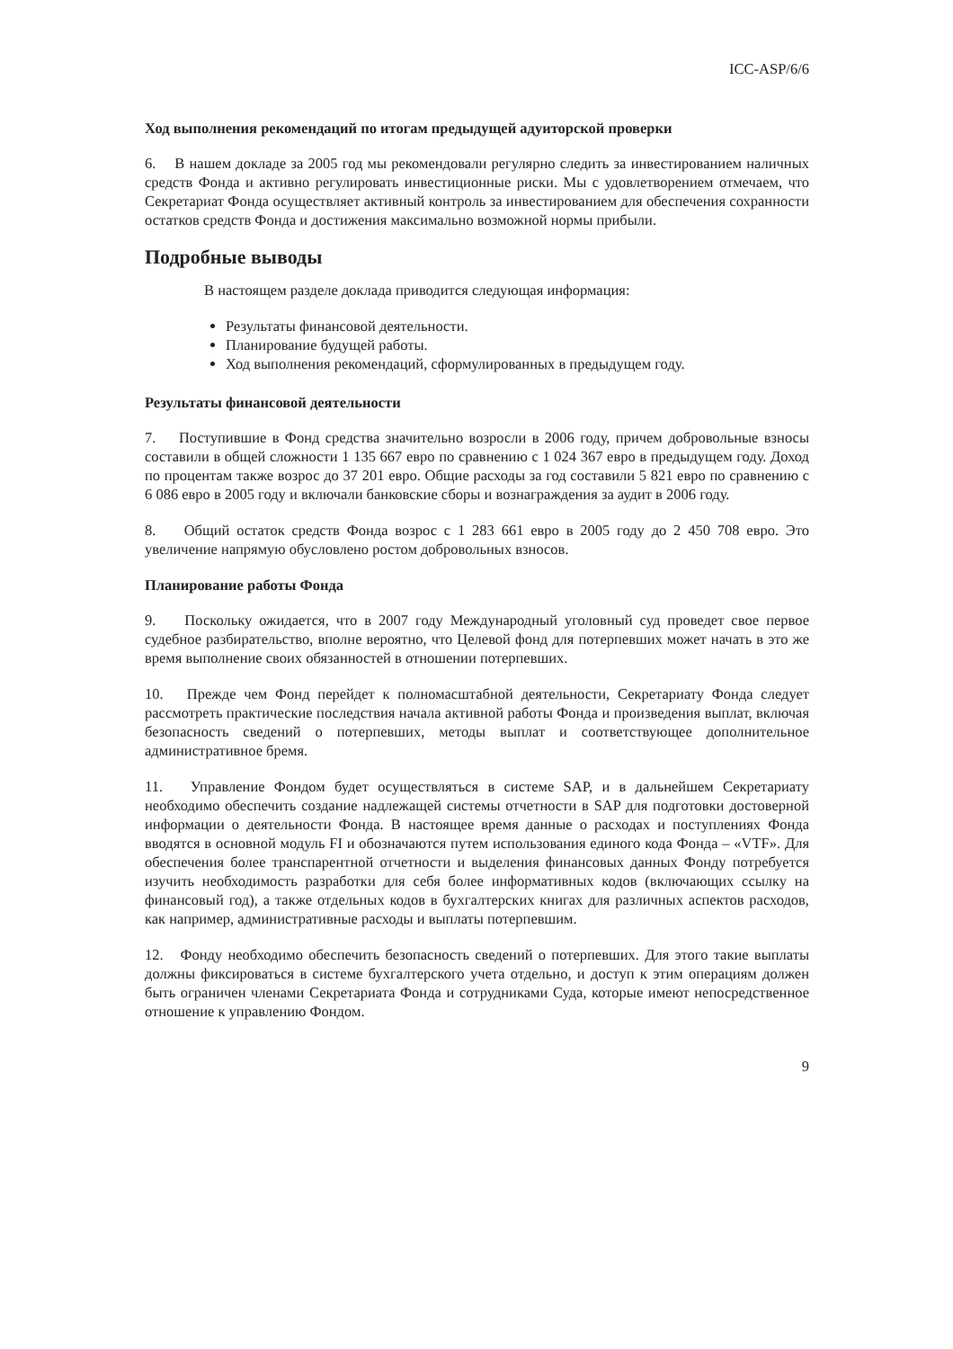ICC-ASP/6/6
Ход выполнения рекомендаций по итогам предыдущей адуиторской проверки
6. В нашем докладе за 2005 год мы рекомендовали регулярно следить за инвестированием наличных средств Фонда и активно регулировать инвестиционные риски. Мы с удовлетворением отмечаем, что Секретариат Фонда осуществляет активный контроль за инвестированием для обеспечения сохранности остатков средств Фонда и достижения максимально возможной нормы прибыли.
Подробные выводы
В настоящем разделе доклада приводится следующая информация:
Результаты финансовой деятельности.
Планирование будущей работы.
Ход выполнения рекомендаций, сформулированных в предыдущем году.
Результаты финансовой деятельности
7. Поступившие в Фонд средства значительно возросли в 2006 году, причем добровольные взносы составили в общей сложности 1 135 667 евро по сравнению с 1 024 367 евро в предыдущем году. Доход по процентам также возрос до 37 201 евро. Общие расходы за год составили 5 821 евро по сравнению с 6 086 евро в 2005 году и включали банковские сборы и вознаграждения за аудит в 2006 году.
8. Общий остаток средств Фонда возрос с 1 283 661 евро в 2005 году до 2 450 708 евро. Это увеличение напрямую обусловлено ростом добровольных взносов.
Планирование работы Фонда
9. Поскольку ожидается, что в 2007 году Международный уголовный суд проведет свое первое судебное разбирательство, вполне вероятно, что Целевой фонд для потерпевших может начать в это же время выполнение своих обязанностей в отношении потерпевших.
10. Прежде чем Фонд перейдет к полномасштабной деятельности, Секретариату Фонда следует рассмотреть практические последствия начала активной работы Фонда и произведения выплат, включая безопасность сведений о потерпевших, методы выплат и соответствующее дополнительное административное бремя.
11. Управление Фондом будет осуществляться в системе SAP, и в дальнейшем Секретариату необходимо обеспечить создание надлежащей системы отчетности в SAP для подготовки достоверной информации о деятельности Фонда. В настоящее время данные о расходах и поступлениях Фонда вводятся в основной модуль FI и обозначаются путем использования единого кода Фонда – «VTF». Для обеспечения более транспарентной отчетности и выделения финансовых данных Фонду потребуется изучить необходимость разработки для себя более информативных кодов (включающих ссылку на финансовый год), а также отдельных кодов в бухгалтерских книгах для различных аспектов расходов, как например, административные расходы и выплаты потерпевшим.
12. Фонду необходимо обеспечить безопасность сведений о потерпевших. Для этого такие выплаты должны фиксироваться в системе бухгалтерского учета отдельно, и доступ к этим операциям должен быть ограничен членами Секретариата Фонда и сотрудниками Суда, которые имеют непосредственное отношение к управлению Фондом.
9